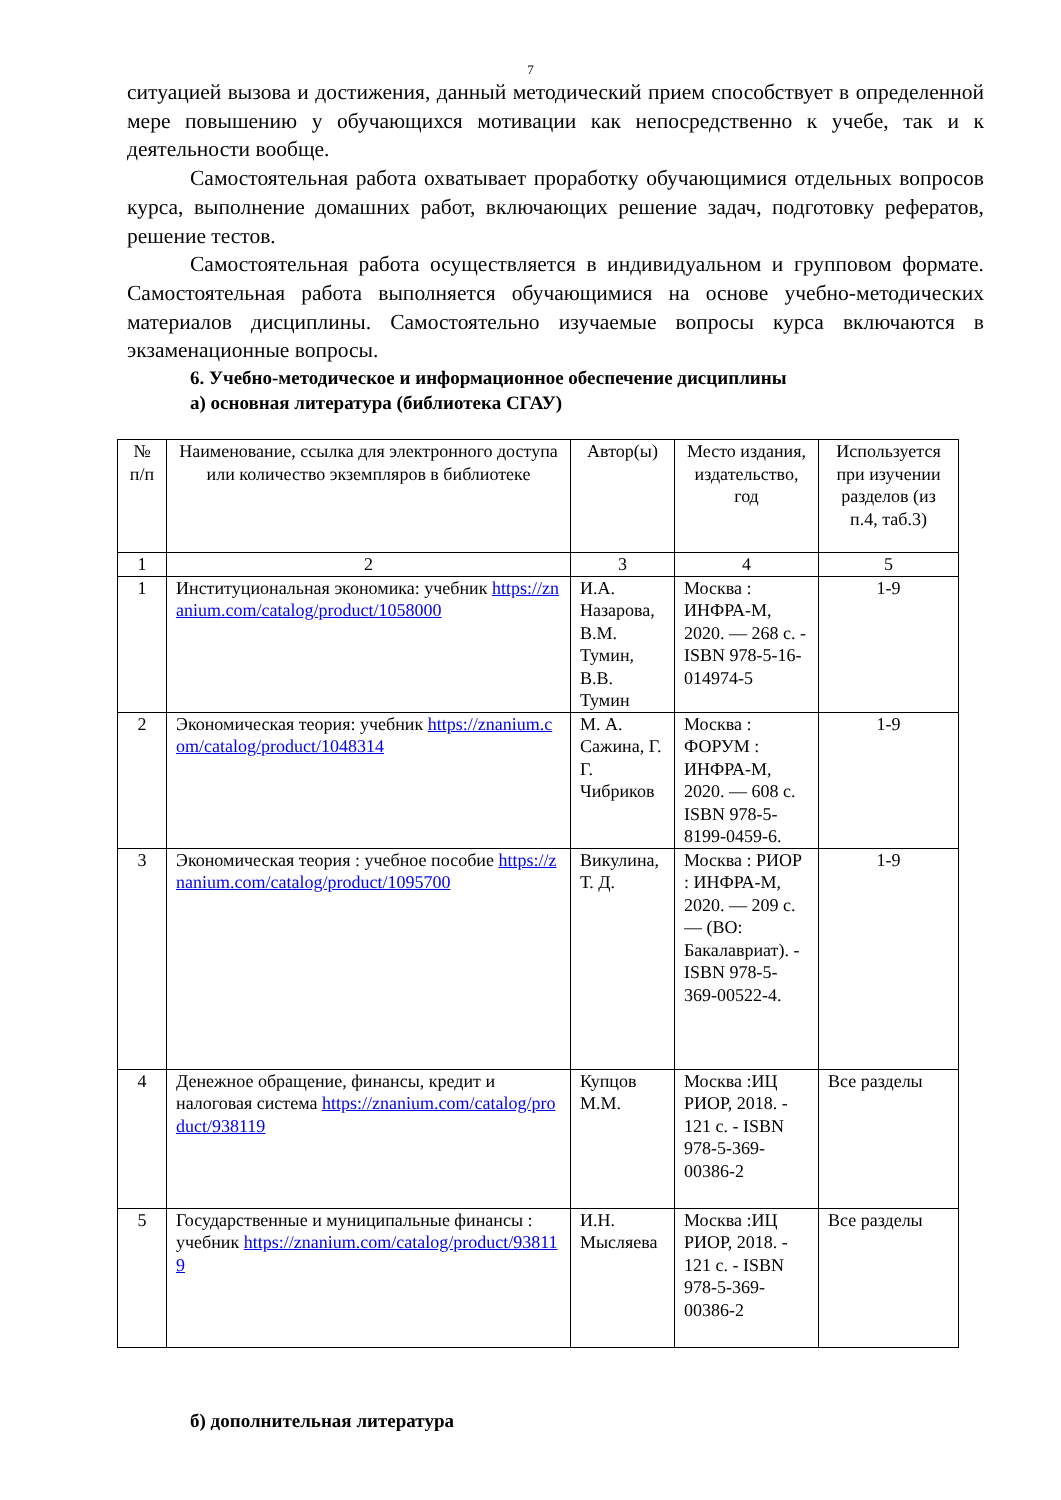7
ситуацией вызова и достижения, данный методический прием способствует в определенной мере повышению у обучающихся мотивации как непосредственно к учебе, так и к деятельности вообще.
Самостоятельная работа охватывает проработку обучающимися отдельных вопросов курса, выполнение домашних работ, включающих решение задач, подготовку рефератов, решение тестов.
Самостоятельная работа осуществляется в индивидуальном и групповом формате. Самостоятельная работа выполняется обучающимися на основе учебно-методических материалов дисциплины. Самостоятельно изучаемые вопросы курса включаются в экзаменационные вопросы.
6. Учебно-методическое и информационное обеспечение дисциплины
а) основная литература (библиотека СГАУ)
| № п/п | Наименование, ссылка для электронного доступа или количество экземпляров в библиотеке | Автор(ы) | Место издания, издательство, год | Используется при изучении разделов (из п.4, таб.3) |
| 1 | 2 | 3 | 4 | 5 |
| 1 | Институциональная экономика: учебник https://znanium.com/catalog/product/1058000 | И.А. Назарова, В.М. Тумин, В.В. Тумин | Москва : ИНФРА-М, 2020. — 268 с. - ISBN 978-5-16-014974-5 | 1-9 |
| 2 | Экономическая теория: учебник https://znanium.com/catalog/product/1048314 | М. А. Сажина, Г. Г. Чибриков | Москва : ФОРУМ : ИНФРА-М, 2020. — 608 с. ISBN 978-5-8199-0459-6. | 1-9 |
| 3 | Экономическая теория : учебное пособие https://znanium.com/catalog/product/1095700 | Викулина, Т. Д. | Москва : РИОР : ИНФРА-М, 2020. — 209 с. — (ВО: Бакалавриат). - ISBN 978-5-369-00522-4. | 1-9 |
| 4 | Денежное обращение, финансы, кредит и налоговая система https://znanium.com/catalog/product/938119 | Купцов М.М. | Москва :ИЦ РИОР, 2018. - 121 с. - ISBN 978-5-369-00386-2 | Все разделы |
| 5 | Государственные и муниципальные финансы : учебник https://znanium.com/catalog/product/938119 | И.Н. Мысляева | Москва :ИЦ РИОР, 2018. - 121 с. - ISBN 978-5-369-00386-2 | Все разделы |
б) дополнительная литература